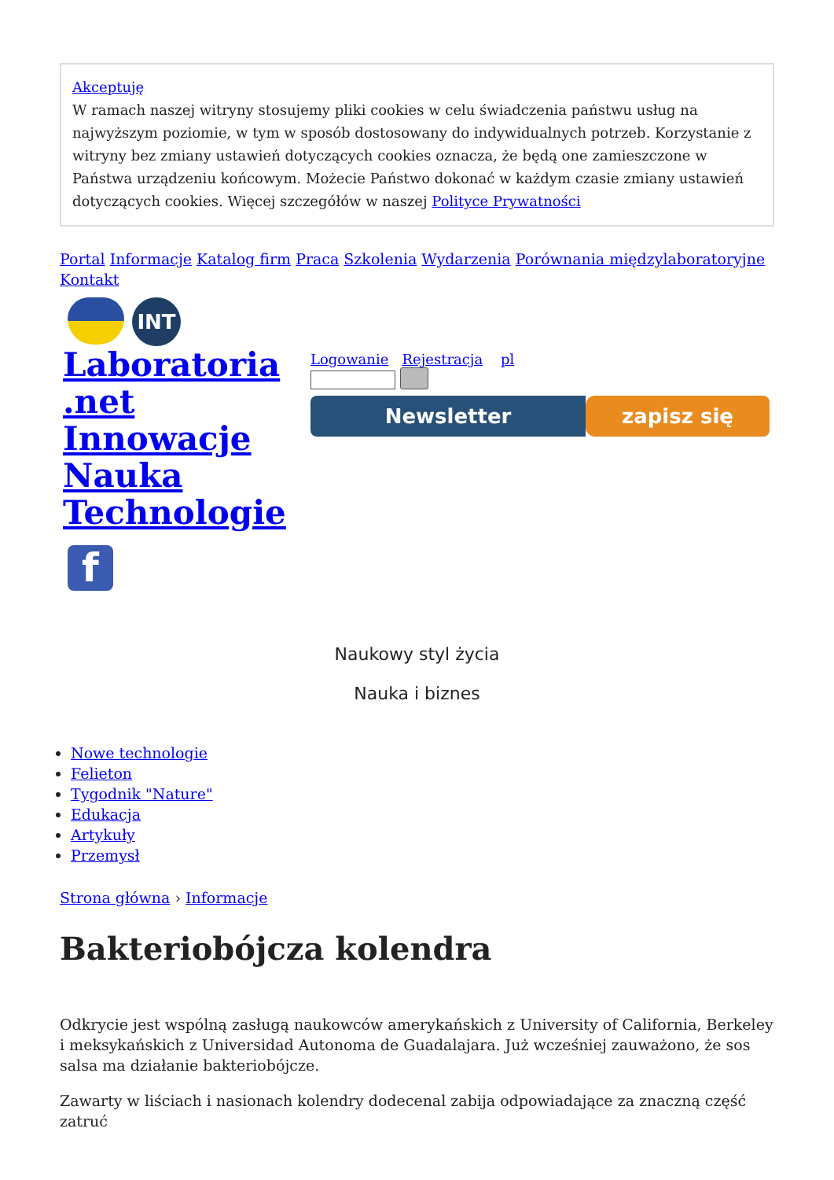Akceptuję
W ramach naszej witryny stosujemy pliki cookies w celu świadczenia państwu usług na najwyższym poziomie, w tym w sposób dostosowany do indywidualnych potrzeb. Korzystanie z witryny bez zmiany ustawień dotyczących cookies oznacza, że będą one zamieszczone w Państwa urządzeniu końcowym. Możecie Państwo dokonać w każdym czasie zmiany ustawień dotyczących cookies. Więcej szczegółów w naszej Polityce Prywatności
Portal Informacje Katalog firm Praca Szkolenia Wydarzenia Porównania międzylaboratoryjne Kontakt
INT
Laboratoria .net Innowacje Nauka Technologie
f
Logowanie Rejestracja pl
Newsletter zapisz się
Naukowy styl życia
Nauka i biznes
Nowe technologie
Felieton
Tygodnik "Nature"
Edukacja
Artykuły
Przemysł
Strona główna › Informacje
Bakteriobójcza kolendra
Odkrycie jest wspólną zasługą naukowców amerykańskich z University of California, Berkeley i meksykańskich z Universidad Autonoma de Guadalajara. Już wcześniej zauważono, że sos salsa ma działanie bakteriobójcze.
Zawarty w liściach i nasionach kolendry dodecenal zabija odpowiadające za znaczną część zatruć